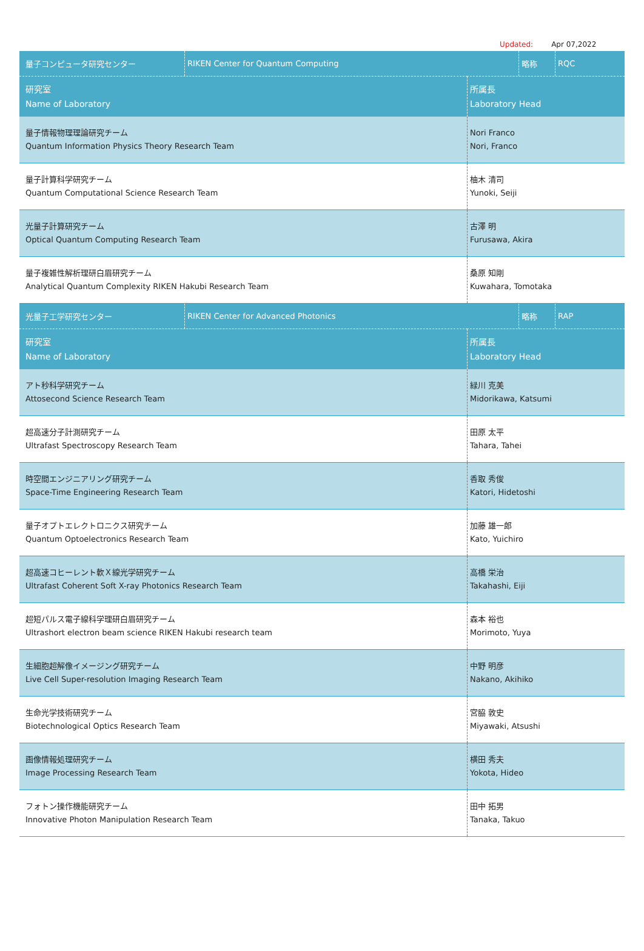Updated: Apr 07,2022
| / 量子コンピュータ研究センター / RIKEN Center for Quantum Computing / 略称 / RQC / | |
| 研究室 Name of Laboratory | 所属長 Laboratory Head |
| 量子情報物理理論研究チーム Quantum Information Physics Theory Research Team | Nori Franco Nori, Franco |
| 量子計算科学研究チーム Quantum Computational Science Research Team | 柚木 清司 Yunoki, Seiji |
| 光量子計算研究チーム Optical Quantum Computing Research Team | 古澤 明 Furusawa, Akira |
| 量子複雑性解析理研白眉研究チーム Analytical Quantum Complexity RIKEN Hakubi Research Team | 桑原 知剛 Kuwahara, Tomotaka |
| / 光量子工学研究センター / RIKEN Center for Advanced Photonics / 略称 / RAP / | |
| 研究室 Name of Laboratory | 所属長 Laboratory Head |
| アト秒科学研究チーム Attosecond Science Research Team | 緑川 克美 Midorikawa, Katsumi |
| 超高速分子計測研究チーム Ultrafast Spectroscopy Research Team | 田原 太平 Tahara, Tahei |
| 時空間エンジニアリング研究チーム Space-Time Engineering Research Team | 香取 秀俊 Katori, Hidetoshi |
| 量子オプトエレクトロニクス研究チーム Quantum Optoelectronics Research Team | 加藤 雄一郎 Kato, Yuichiro |
| 超高速コヒーレント軟Ｘ線光学研究チーム Ultrafast Coherent Soft X-ray Photonics Research Team | 高橋 栄治 Takahashi, Eiji |
| 超短パルス電子線科学理研白眉研究チーム Ultrashort electron beam science RIKEN Hakubi research team | 森本 裕也 Morimoto, Yuya |
| 生細胞超解像イメージング研究チーム Live Cell Super-resolution Imaging Research Team | 中野 明彦 Nakano, Akihiko |
| 生命光学技術研究チーム Biotechnological Optics Research Team | 宮脇 敦史 Miyawaki, Atsushi |
| 画像情報処理研究チーム Image Processing Research Team | 横田 秀夫 Yokota, Hideo |
| フォトン操作機能研究チーム Innovative Photon Manipulation Research Team | 田中 拓男 Tanaka, Takuo |